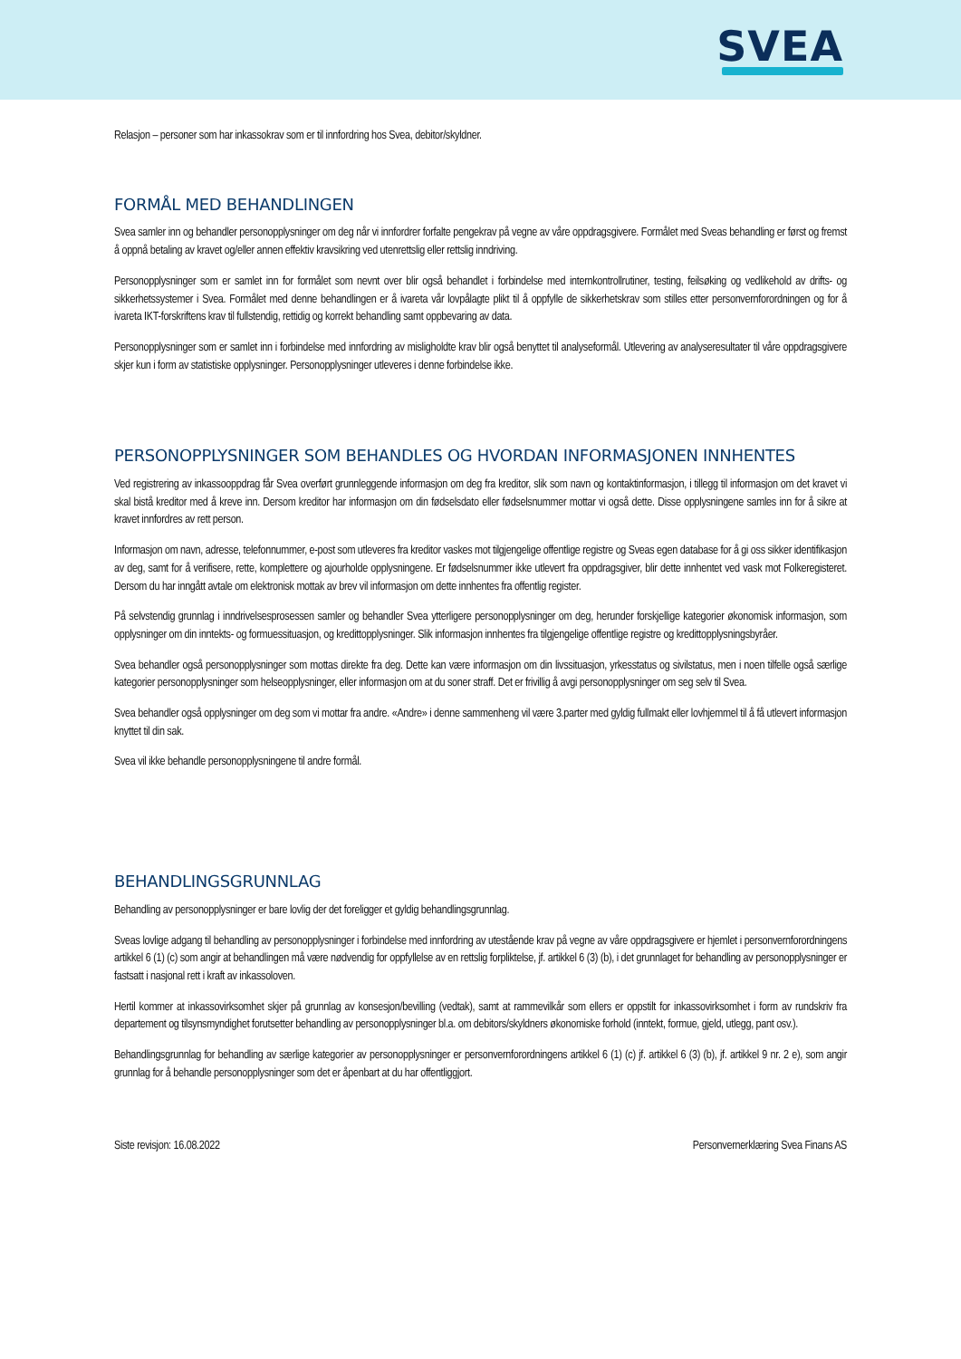SVEA
Relasjon – personer som har inkassokrav som er til innfordring hos Svea, debitor/skyldner.
FORMÅL MED BEHANDLINGEN
Svea samler inn og behandler personopplysninger om deg når vi innfordrer forfalte pengekrav på vegne av våre oppdragsgivere. Formålet med Sveas behandling er først og fremst å oppnå betaling av kravet og/eller annen effektiv kravsikring ved utenrettslig eller rettslig inndriving.
Personopplysninger som er samlet inn for formålet som nevnt over blir også behandlet i forbindelse med internkontrollrutiner, testing, feilsøking og vedlikehold av drifts- og sikkerhetssystemer i Svea. Formålet med denne behandlingen er å ivareta vår lovpålagte plikt til å oppfylle de sikkerhetskrav som stilles etter personvernforordningen og for å ivareta IKT-forskriftens krav til fullstendig, rettidig og korrekt behandling samt oppbevaring av data.
Personopplysninger som er samlet inn i forbindelse med innfordring av misligholdte krav blir også benyttet til analyseformål. Utlevering av analyseresultater til våre oppdragsgivere skjer kun i form av statistiske opplysninger. Personopplysninger utleveres i denne forbindelse ikke.
PERSONOPPLYSNINGER SOM BEHANDLES OG HVORDAN INFORMASJONEN INNHENTES
Ved registrering av inkassooppdrag får Svea overført grunnleggende informasjon om deg fra kreditor, slik som navn og kontaktinformasjon, i tillegg til informasjon om det kravet vi skal bistå kreditor med å kreve inn. Dersom kreditor har informasjon om din fødselsdato eller fødselsnummer mottar vi også dette. Disse opplysningene samles inn for å sikre at kravet innfordres av rett person.
Informasjon om navn, adresse, telefonnummer, e-post som utleveres fra kreditor vaskes mot tilgjengelige offentlige registre og Sveas egen database for å gi oss sikker identifikasjon av deg, samt for å verifisere, rette, komplettere og ajourholde opplysningene. Er fødselsnummer ikke utlevert fra oppdragsgiver, blir dette innhentet ved vask mot Folkeregisteret. Dersom du har inngått avtale om elektronisk mottak av brev vil informasjon om dette innhentes fra offentlig register.
På selvstendig grunnlag i inndrivelsesprosessen samler og behandler Svea ytterligere personopplysninger om deg, herunder forskjellige kategorier økonomisk informasjon, som opplysninger om din inntekts- og formuessituasjon, og kredittopplysninger. Slik informasjon innhentes fra tilgjengelige offentlige registre og kredittopplysningsbyråer.
Svea behandler også personopplysninger som mottas direkte fra deg. Dette kan være informasjon om din livssituasjon, yrkesstatus og sivilstatus, men i noen tilfelle også særlige kategorier personopplysninger som helseopplysninger, eller informasjon om at du soner straff. Det er frivillig å avgi personopplysninger om seg selv til Svea.
Svea behandler også opplysninger om deg som vi mottar fra andre. «Andre» i denne sammenheng vil være 3.parter med gyldig fullmakt eller lovhjemmel til å få utlevert informasjon knyttet til din sak.
Svea vil ikke behandle personopplysningene til andre formål.
BEHANDLINGSGRUNNLAG
Behandling av personopplysninger er bare lovlig der det foreligger et gyldig behandlingsgrunnlag.
Sveas lovlige adgang til behandling av personopplysninger i forbindelse med innfordring av utestående krav på vegne av våre oppdragsgivere er hjemlet i personvernforordningens artikkel 6 (1) (c) som angir at behandlingen må være nødvendig for oppfyllelse av en rettslig forpliktelse, jf. artikkel 6 (3) (b), i det grunnlaget for behandling av personopplysninger er fastsatt i nasjonal rett i kraft av inkassoloven.
Hertil kommer at inkassovirksomhet skjer på grunnlag av konsesjon/bevilling (vedtak), samt at rammevilkår som ellers er oppstilt for inkassovirksomhet i form av rundskriv fra departement og tilsynsmyndighet forutsetter behandling av personopplysninger bl.a. om debitors/skyldners økonomiske forhold (inntekt, formue, gjeld, utlegg, pant osv.).
Behandlingsgrunnlag for behandling av særlige kategorier av personopplysninger er personvernforordningens artikkel 6 (1) (c) jf. artikkel 6 (3) (b), jf. artikkel 9 nr. 2 e), som angir grunnlag for å behandle personopplysninger som det er åpenbart at du har offentliggjort.
Siste revisjon: 16.08.2022 Personvernerklæring Svea Finans AS